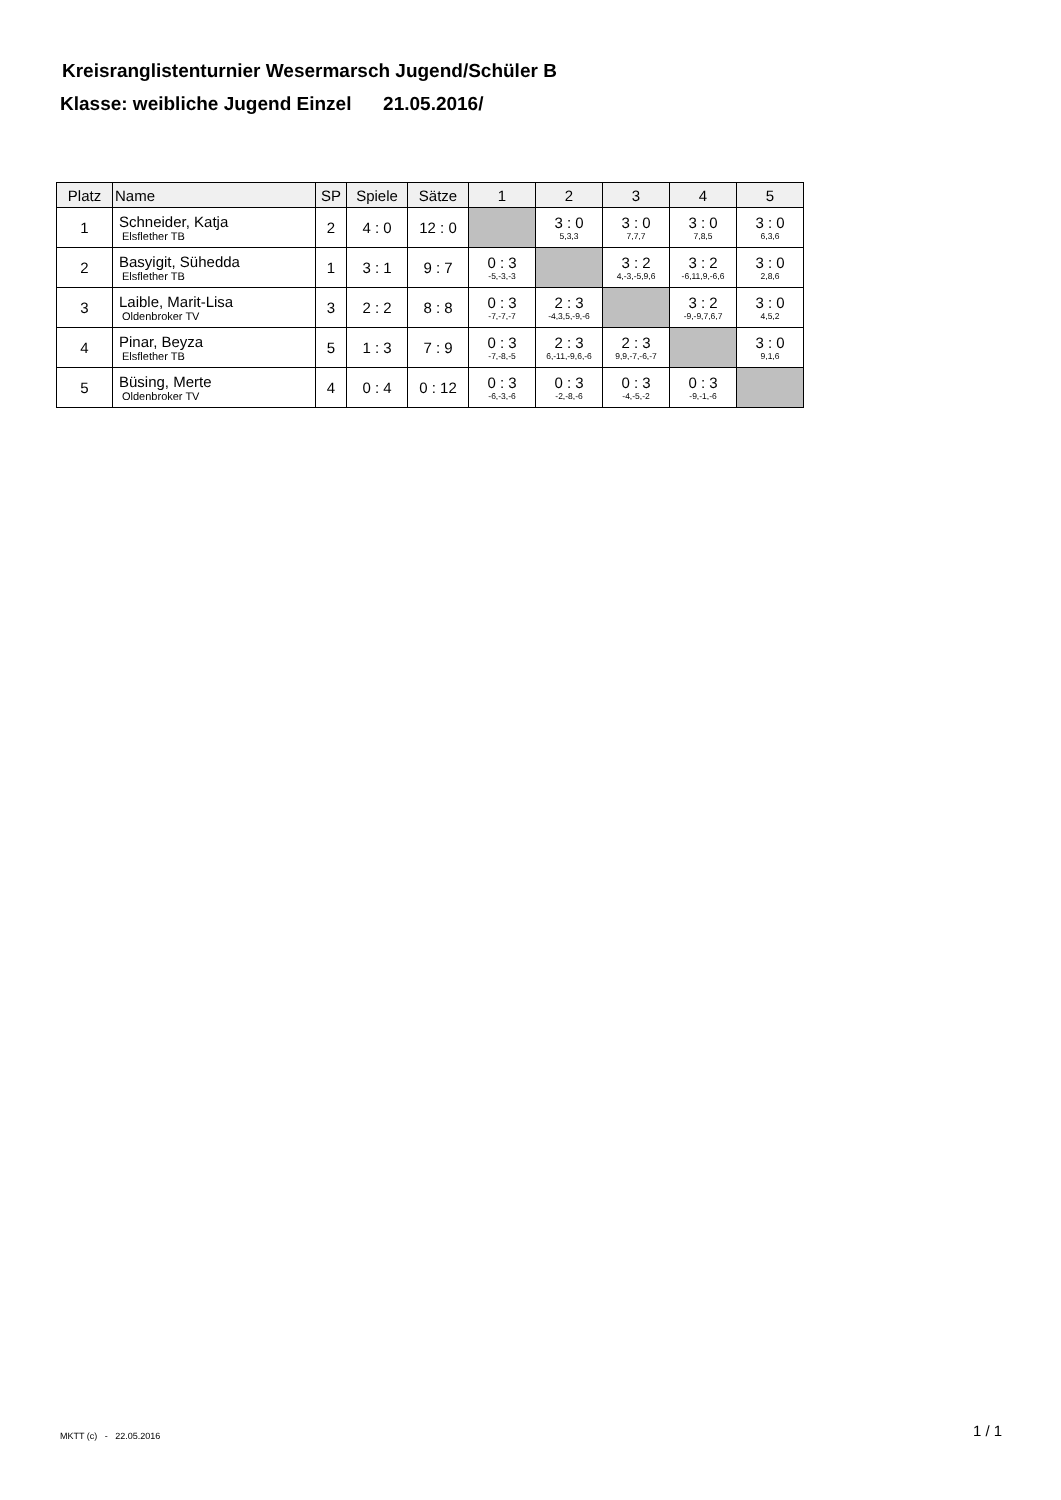Kreisranglistenturnier Wesermarsch Jugend/Schüler B
Klasse: weibliche Jugend Einzel 21.05.2016/
| Platz | Name | SP | Spiele | Sätze | 1 | 2 | 3 | 4 | 5 |
| --- | --- | --- | --- | --- | --- | --- | --- | --- | --- |
| 1 | Schneider, Katja Elsflether TB | 2 | 4 : 0 | 12 : 0 | | 3 : 0 5,3,3 | 3 : 0 7,7,7 | 3 : 0 7,8,5 | 3 : 0 6,3,6 |
| 2 | Basyigit, Sühedda Elsflether TB | 1 | 3 : 1 | 9 : 7 | 0 : 3 -5,-3,-3 | | 3 : 2 4,-3,-5,9,6 | 3 : 2 -6,11,9,-6,6 | 3 : 0 2,8,6 |
| 3 | Laible, Marit-Lisa Oldenbroker TV | 3 | 2 : 2 | 8 : 8 | 0 : 3 -7,-7,-7 | 2 : 3 -4,3,5,-9,-6 | | 3 : 2 -9,-9,7,6,7 | 3 : 0 4,5,2 |
| 4 | Pinar, Beyza Elsflether TB | 5 | 1 : 3 | 7 : 9 | 0 : 3 -7,-8,-5 | 2 : 3 6,-11,-9,6,-6 | 2 : 3 9,9,-7,-6,-7 | | 3 : 0 9,1,6 |
| 5 | Büsing, Merte Oldenbroker TV | 4 | 0 : 4 | 0 : 12 | 0 : 3 -6,-3,-6 | 0 : 3 -2,-8,-6 | 0 : 3 -4,-5,-2 | 0 : 3 -9,-1,-6 | |
MKTT (c) - 22.05.2016 1 / 1